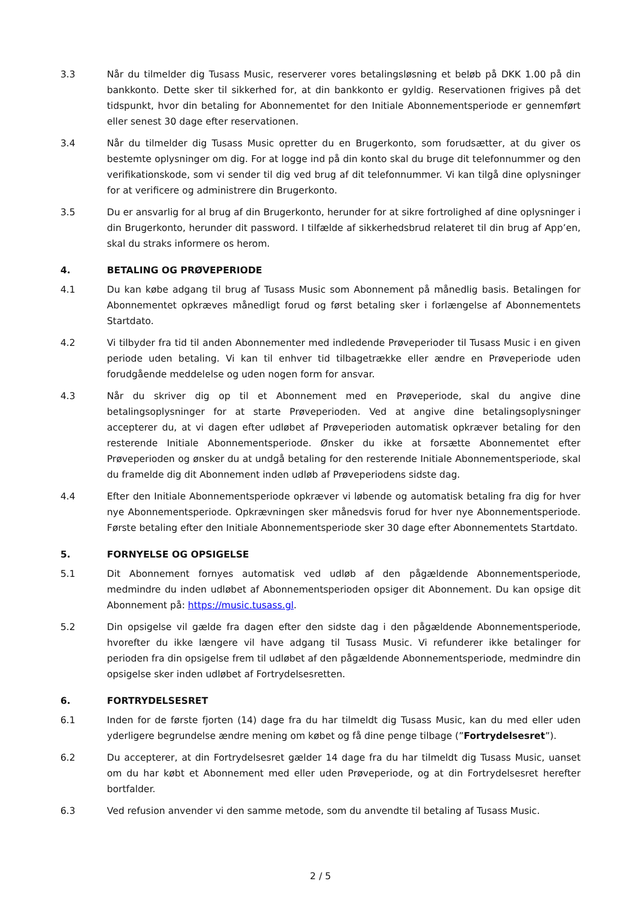3.3 Når du tilmelder dig Tusass Music, reserverer vores betalingsløsning et beløb på DKK 1.00 på din bankkonto. Dette sker til sikkerhed for, at din bankkonto er gyldig. Reservationen frigives på det tidspunkt, hvor din betaling for Abonnementet for den Initiale Abonnementsperiode er gennemført eller senest 30 dage efter reservationen.
3.4 Når du tilmelder dig Tusass Music opretter du en Brugerkonto, som forudsætter, at du giver os bestemte oplysninger om dig. For at logge ind på din konto skal du bruge dit telefonnummer og den verifikationskode, som vi sender til dig ved brug af dit telefonnummer. Vi kan tilgå dine oplysninger for at verificere og administrere din Brugerkonto.
3.5 Du er ansvarlig for al brug af din Brugerkonto, herunder for at sikre fortrolighed af dine oplysninger i din Brugerkonto, herunder dit password. I tilfælde af sikkerhedsbrud relateret til din brug af App’en, skal du straks informere os herom.
4. BETALING OG PRØVEPERIODE
4.1 Du kan købe adgang til brug af Tusass Music som Abonnement på månedlig basis. Betalingen for Abonnementet opkræves månedligt forud og først betaling sker i forlængelse af Abonnementets Startdato.
4.2 Vi tilbyder fra tid til anden Abonnementer med indledende Prøveperioder til Tusass Music i en given periode uden betaling. Vi kan til enhver tid tilbagetrække eller ændre en Prøveperiode uden forudgående meddelelse og uden nogen form for ansvar.
4.3 Når du skriver dig op til et Abonnement med en Prøveperiode, skal du angive dine betalingsoplysninger for at starte Prøveperioden. Ved at angive dine betalingsoplysninger accepterer du, at vi dagen efter udløbet af Prøveperioden automatisk opkræver betaling for den resterende Initiale Abonnementsperiode. Ønsker du ikke at forsætte Abonnementet efter Prøveperioden og ønsker du at undgå betaling for den resterende Initiale Abonnementsperiode, skal du framelde dig dit Abonnement inden udløb af Prøveperiodens sidste dag.
4.4 Efter den Initiale Abonnementsperiode opkræver vi løbende og automatisk betaling fra dig for hver nye Abonnementsperiode. Opkrævningen sker månedsvis forud for hver nye Abonnementsperiode. Første betaling efter den Initiale Abonnementsperiode sker 30 dage efter Abonnementets Startdato.
5. FORNYELSE OG OPSIGELSE
5.1 Dit Abonnement fornyes automatisk ved udløb af den pågældende Abonnementsperiode, medmindre du inden udløbet af Abonnementsperioden opsiger dit Abonnement. Du kan opsige dit Abonnement på: https://music.tusass.gl.
5.2 Din opsigelse vil gælde fra dagen efter den sidste dag i den pågældende Abonnementsperiode, hvorefter du ikke længere vil have adgang til Tusass Music. Vi refunderer ikke betalinger for perioden fra din opsigelse frem til udløbet af den pågældende Abonnementsperiode, medmindre din opsigelse sker inden udløbet af Fortrydelsesretten.
6. FORTRYDELSESRET
6.1 Inden for de første fjorten (14) dage fra du har tilmeldt dig Tusass Music, kan du med eller uden yderligere begrundelse ændre mening om købet og få dine penge tilbage (”Fortrydelsesret”).
6.2 Du accepterer, at din Fortrydelsesret gælder 14 dage fra du har tilmeldt dig Tusass Music, uanset om du har købt et Abonnement med eller uden Prøveperiode, og at din Fortrydelsesret herefter bortfalder.
6.3 Ved refusion anvender vi den samme metode, som du anvendte til betaling af Tusass Music.
2 / 5